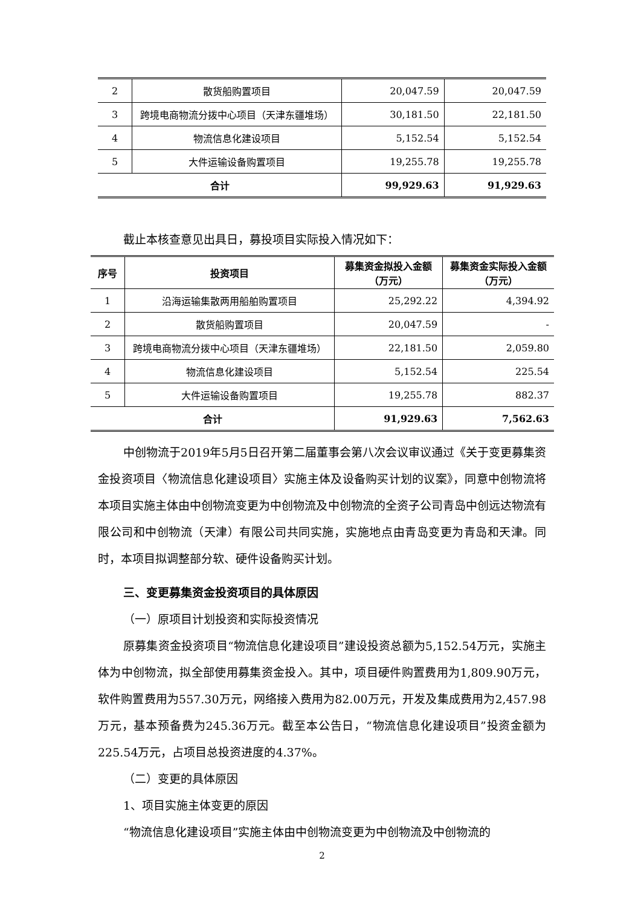| 2 | 散货船购置项目 | 20,047.59 | 20,047.59 |
| 3 | 跨境电商物流分拨中心项目（天津东疆堆场） | 30,181.50 | 22,181.50 |
| 4 | 物流信息化建设项目 | 5,152.54 | 5,152.54 |
| 5 | 大件运输设备购置项目 | 19,255.78 | 19,255.78 |
| 合计 | | 99,929.63 | 91,929.63 |
截止本核查意见出具日，募投项目实际投入情况如下：
| 序号 | 投资项目 | 募集资金拟投入金额（万元） | 募集资金实际投入金额（万元） |
| --- | --- | --- | --- |
| 1 | 沿海运输集散两用船舶购置项目 | 25,292.22 | 4,394.92 |
| 2 | 散货船购置项目 | 20,047.59 | - |
| 3 | 跨境电商物流分拨中心项目（天津东疆堆场） | 22,181.50 | 2,059.80 |
| 4 | 物流信息化建设项目 | 5,152.54 | 225.54 |
| 5 | 大件运输设备购置项目 | 19,255.78 | 882.37 |
| 合计 | | 91,929.63 | 7,562.63 |
中创物流于2019年5月5日召开第二届董事会第八次会议审议通过《关于变更募集资金投资项目〈物流信息化建设项目〉实施主体及设备购买计划的议案》，同意中创物流将本项目实施主体由中创物流变更为中创物流及中创物流的全资子公司青岛中创远达物流有限公司和中创物流（天津）有限公司共同实施，实施地点由青岛变更为青岛和天津。同时，本项目拟调整部分软、硬件设备购买计划。
三、变更募集资金投资项目的具体原因
（一）原项目计划投资和实际投资情况
原募集资金投资项目“物流信息化建设项目”建设投资总额为5,152.54万元，实施主体为中创物流，拟全部使用募集资金投入。其中，项目硬件购置费用为1,809.90万元，软件购置费用为557.30万元，网络接入费用为82.00万元，开发及集成费用为2,457.98万元，基本预备费为245.36万元。截至本公告日，“物流信息化建设项目”投资金额为225.54万元，占项目总投资进度的4.37%。
（二）变更的具体原因
1、项目实施主体变更的原因
“物流信息化建设项目”实施主体由中创物流变更为中创物流及中创物流的
2